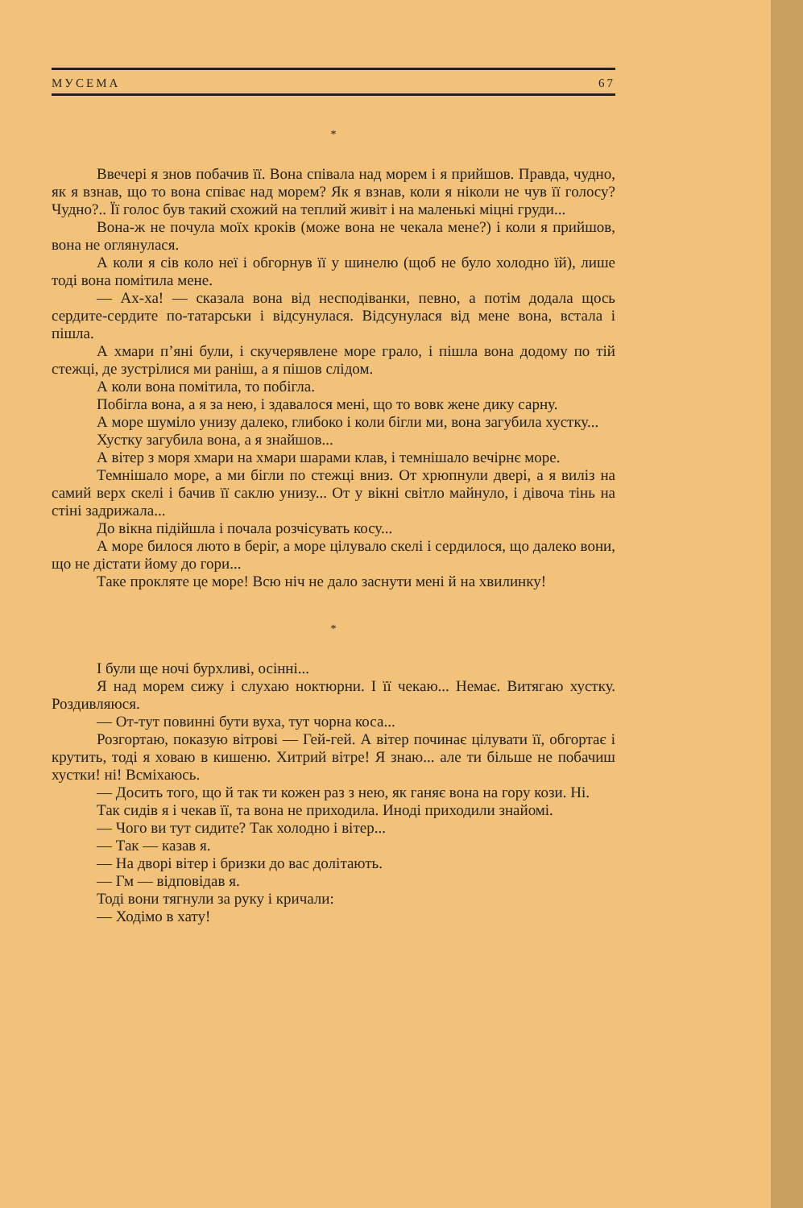МУСЕМА 67
*
Ввечері я знов побачив її. Вона співала над морем і я прийшов. Правда, чудно, як я взнав, що то вона співає над морем? Як я взнав, коли я ніколи не чув її голосу? Чудно?.. Її голос був такий схожий на теплий живіт і на маленькі міцні груди...
Вона-ж не почула моїх кроків (може вона не чекала мене?) і коли я прийшов, вона не оглянулася.
А коли я сів коло неї і обгорнув її у шинелю (щоб не було холодно їй), лише тоді вона помітила мене.
— Ах-ха! — сказала вона від несподіванки, певно, а потім додала щось сердите-сердите по-татарськи і відсунулася. Відсунулася від мене вона, встала і пішла.
А хмари п’яні були, і скучерявлене море грало, і пішла вона додому по тій стежці, де зустрілися ми раніш, а я пішов слідом.
А коли вона помітила, то побігла.
Побігла вона, а я за нею, і здавалося мені, що то вовк жене дику сарну.
А море шуміло унизу далеко, глибоко і коли бігли ми, вона загубила хустку...
Хустку загубила вона, а я знайшов...
А вітер з моря хмари на хмари шарами клав, і темнішало вечірнє море.
Темнішало море, а ми бігли по стежці вниз. От хрюпнули двері, а я виліз на самий верх скелі і бачив її саклю унизу... От у вікні світло майнуло, і дівоча тінь на стіні задрижала...
До вікна підійшла і почала розчісувать косу...
А море билося люто в беріг, а море цілувало скелі і сердилося, що далеко вони, що не дістати йому до гори...
Таке прокляте це море! Всю ніч не дало заснути мені й на хвилинку!
*
І були ще ночі бурхливі, осінні...
Я над морем сижу і слухаю ноктюрни. І її чекаю... Немає. Витягаю хустку. Роздивляюся.
— От-тут повинні бути вуха, тут чорна коса...
Розгортаю, показую вітрові — Гей-гей. А вітер починає цілувати її, обгортає і крутить, тоді я ховаю в кишеню. Хитрий вітре! Я знаю... але ти більше не побачиш хустки! ні! Всміхаюсь.
— Досить того, що й так ти кожен раз з нею, як ганяє вона на гору кози. Ні.
Так сидів я і чекав її, та вона не приходила. Иноді приходили знайомі.
— Чого ви тут сидите? Так холодно і вітер...
— Так — казав я.
— На дворі вітер і бризки до вас долітають.
— Гм — відповідав я.
Тоді вони тягнули за руку і кричали:
— Ходімо в хату!